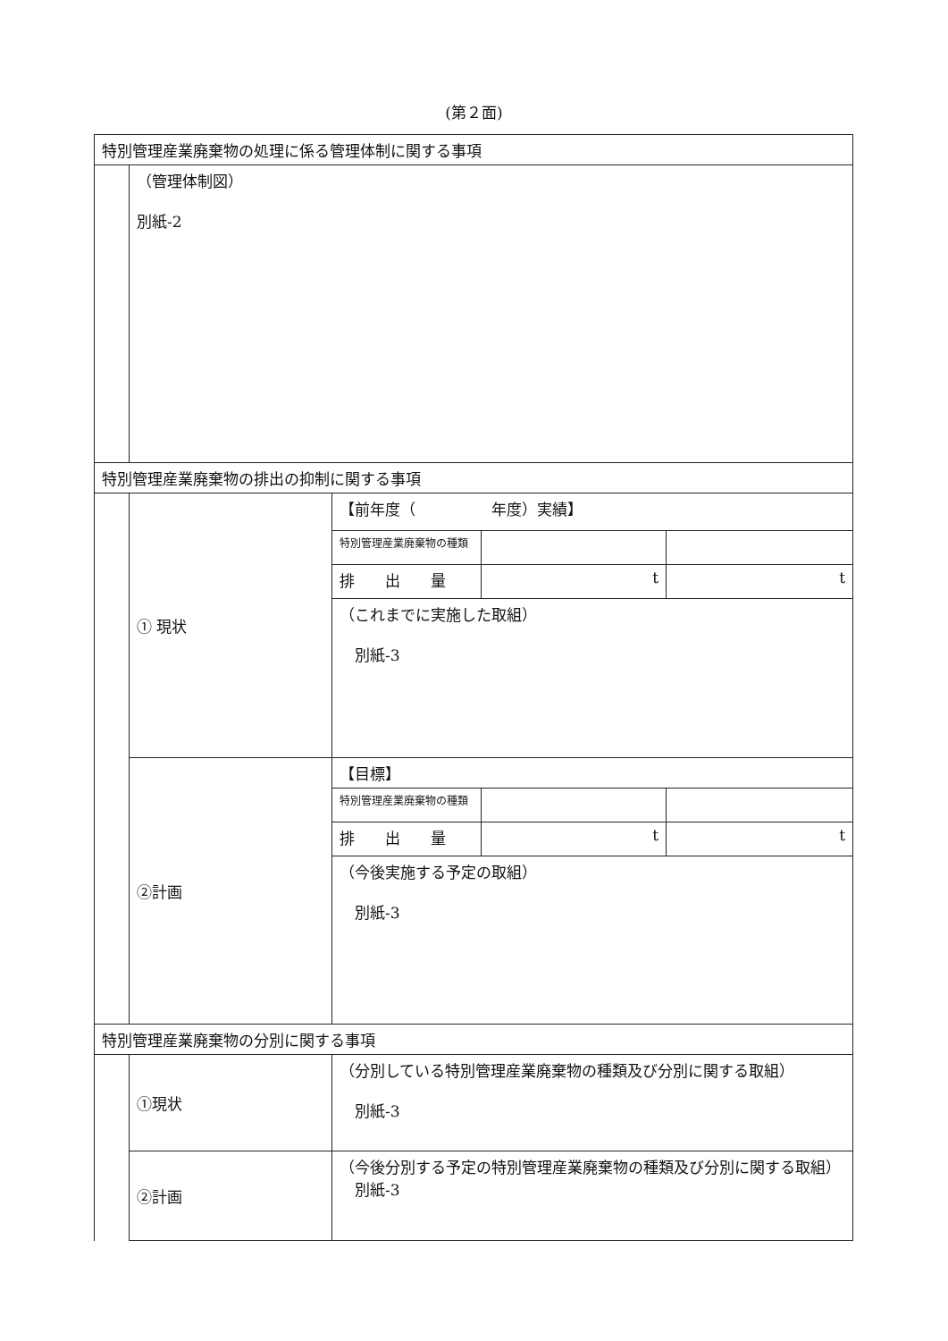(第２面)
| 特別管理産業廃棄物の処理に係る管理体制に関する事項 | | | | |
| | （管理体制図） 別紙-2 | | | |
| 特別管理産業廃棄物の排出の抑制に関する事項 | | | | |
| | ① 現状 | 【前年度（ 年度）実績】 | | |
| | | 特別管理産業廃棄物の種類 | | |
| | | 排 出 量 | t | t |
| | | （これまでに実施した取組） 別紙-3 | | |
| | ②計画 | 【目標】 | | |
| | | 特別管理産業廃棄物の種類 | | |
| | | 排 出 量 | t | t |
| | | （今後実施する予定の取組） 別紙-3 | | |
| 特別管理産業廃棄物の分別に関する事項 | | | | |
| | ①現状 | （分別している特別管理産業廃棄物の種類及び分別に関する取組） 別紙-3 | | |
| | ②計画 | （今後分別する予定の特別管理産業廃棄物の種類及び分別に関する取組） 別紙-3 | | |